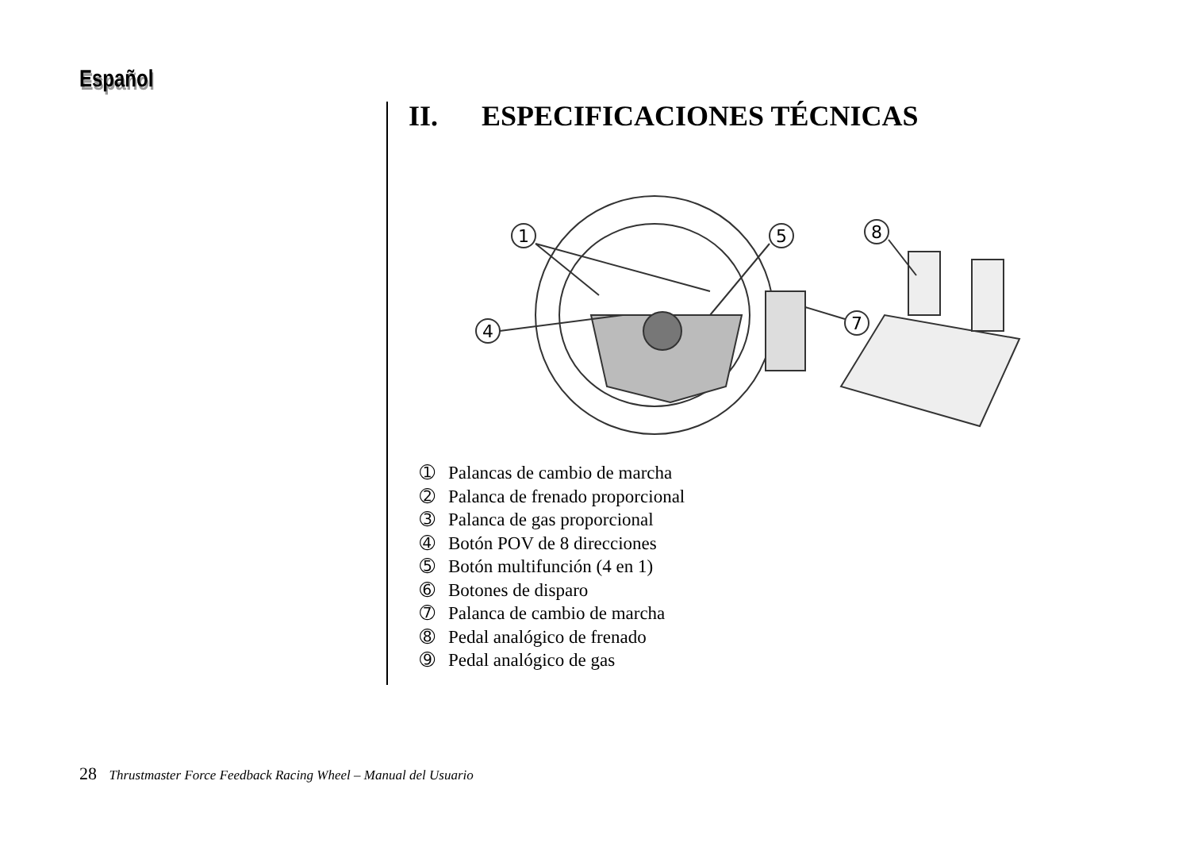Español
II. ESPECIFICACIONES TÉCNICAS
1
5
8
4
7
➀ Palancas de cambio de marcha
➁ Palanca de frenado proporcional
➂ Palanca de gas proporcional
➃ Botón POV de 8 direcciones
➄ Botón multifunción (4 en 1)
➅ Botones de disparo
➆ Palanca de cambio de marcha
➇ Pedal analógico de frenado
➈ Pedal analógico de gas
28 Thrustmaster Force Feedback Racing Wheel – Manual del Usuario